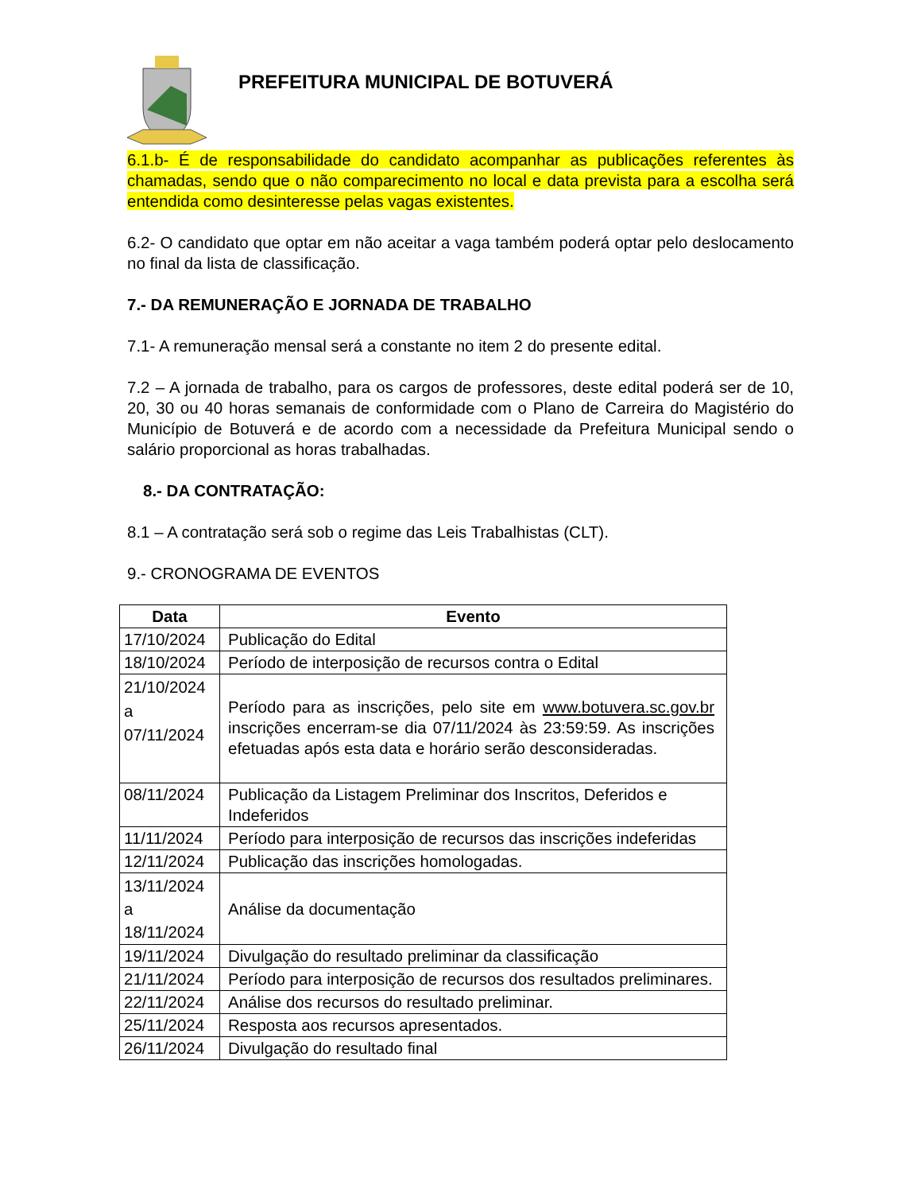PREFEITURA MUNICIPAL DE BOTUVERÁ
6.1.b- É de responsabilidade do candidato acompanhar as publicações referentes às chamadas, sendo que o não comparecimento no local e data prevista para a escolha será entendida como desinteresse pelas vagas existentes.
6.2- O candidato que optar em não aceitar a vaga também poderá optar pelo deslocamento no final da lista de classificação.
7.- DA REMUNERAÇÃO E JORNADA DE TRABALHO
7.1- A remuneração mensal será a constante no item 2 do presente edital.
7.2 – A jornada de trabalho, para os cargos de professores, deste edital poderá ser de 10, 20, 30 ou 40 horas semanais de conformidade com o Plano de Carreira do Magistério do Município de Botuverá e de acordo com a necessidade da Prefeitura Municipal sendo o salário proporcional as horas trabalhadas.
8.- DA CONTRATAÇÃO:
8.1 – A contratação será sob o regime das Leis Trabalhistas (CLT).
9.- CRONOGRAMA DE EVENTOS
| Data | Evento |
| --- | --- |
| 17/10/2024 | Publicação do Edital |
| 18/10/2024 | Período de interposição de recursos contra o Edital |
| 21/10/2024 a 07/11/2024 | Período para as inscrições, pelo site em www.botuvera.sc.gov.br inscrições encerram-se dia 07/11/2024 às 23:59:59. As inscrições efetuadas após esta data e horário serão desconsideradas. |
| 08/11/2024 | Publicação da Listagem Preliminar dos Inscritos, Deferidos e Indeferidos |
| 11/11/2024 | Período para interposição de recursos das inscrições indeferidas |
| 12/11/2024 | Publicação das inscrições homologadas. |
| 13/11/2024 a 18/11/2024 | Análise da documentação |
| 19/11/2024 | Divulgação do resultado preliminar da classificação |
| 21/11/2024 | Período para interposição de recursos dos resultados preliminares. |
| 22/11/2024 | Análise dos recursos do resultado preliminar. |
| 25/11/2024 | Resposta aos recursos apresentados. |
| 26/11/2024 | Divulgação do resultado final |